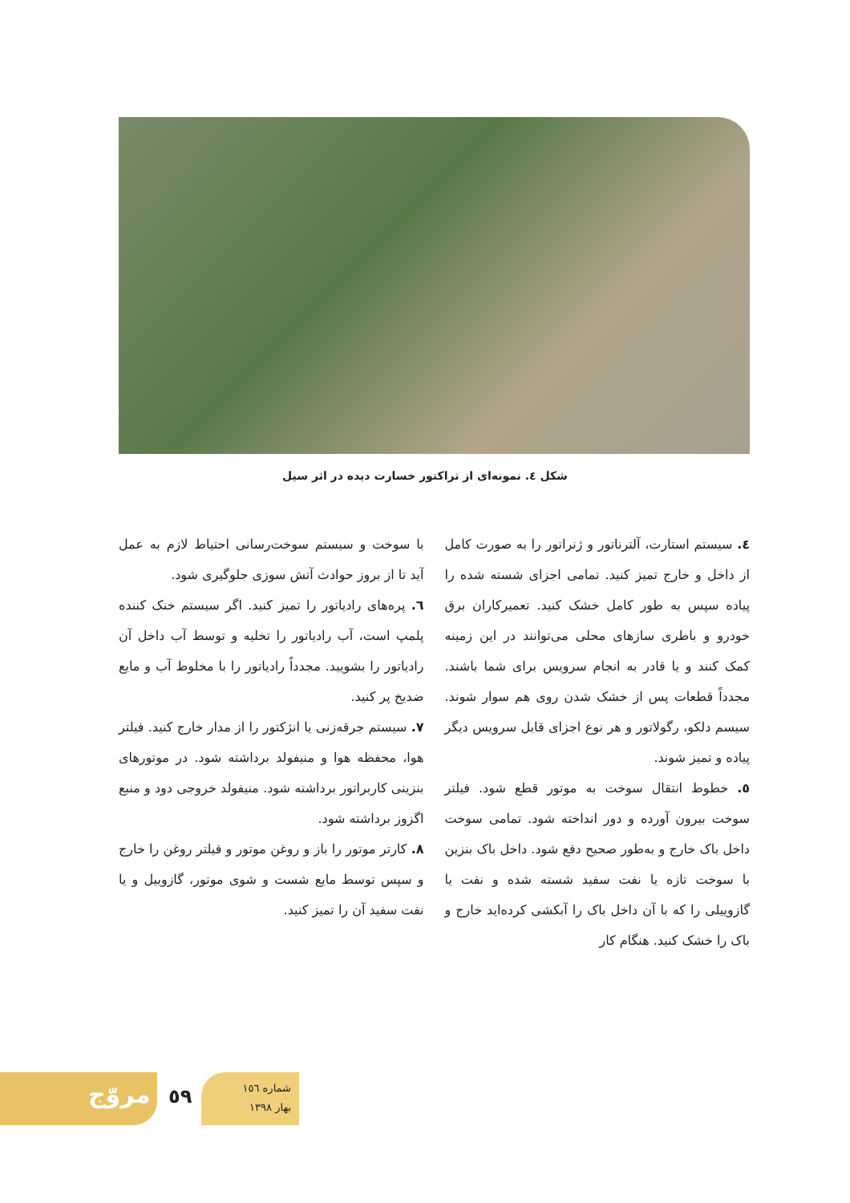شکل ٤. نمونه‌ای از تراکتور خسارت دیده در اثر سیل
٤. سیستم استارت، آلترناتور و ژنراتور را به صورت کامل از داخل و خارج تمیز کنید. تمامی اجزای شسته شده را پیاده سپس به طور کامل خشک کنید. تعمیرکاران برق خودرو و باطری سازهای محلی می‌توانند در این زمینه کمک کنند و یا قادر به انجام سرویس برای شما باشند. مجدداً قطعات پس از خشک شدن روی هم سوار شوند. سیسم دلکو، رگولاتور و هر نوع اجزای قابل سرویس دیگر پیاده و تمیز شوند.
٥. خطوط انتقال سوخت به موتور قطع شود. فیلتر سوخت بیرون آورده و دور انداخته شود. تمامی سوخت داخل باک خارج و به‌طور صحیح دفع شود. داخل باک بنزین با سوخت تازه یا نفت سفید شسته شده و نفت یا گازوییلی را که با آن داخل باک را آبکشی کرده‌اید خارج و باک را خشک کنید. هنگام کار
با سوخت و سیستم سوخت‌رسانی احتیاط لازم به عمل آید تا از بروز حوادث آتش سوزی جلوگیری شود.
٦. پره‌های رادیاتور را تمیز کنید. اگر سیستم خنک کننده پلمپ است، آب رادیاتور را تخلیه و توسط آب داخل آن رادیاتور را بشویید. مجدداً رادیاتور را با مخلوط آب و مایع ضدیخ پر کنید.
٧. سیستم جرقه‌زنی یا انژکتور را از مدار خارج کنید. فیلتر هوا، محفظه هوا و منیفولد برداشته شود. در موتورهای بنزینی کاربراتور برداشته شود. منیفولد خروجی دود و منبع اگزوز برداشته شود.
٨. کارتر موتور را باز و روغن موتور و فیلتر روغن را خارج و سپس توسط مایع شست و شوی موتور، گازوییل و یا نفت سفید آن را تمیز کنید.
مروّج ٥٩
شماره ١٥٦
بهار ١٣٩٨